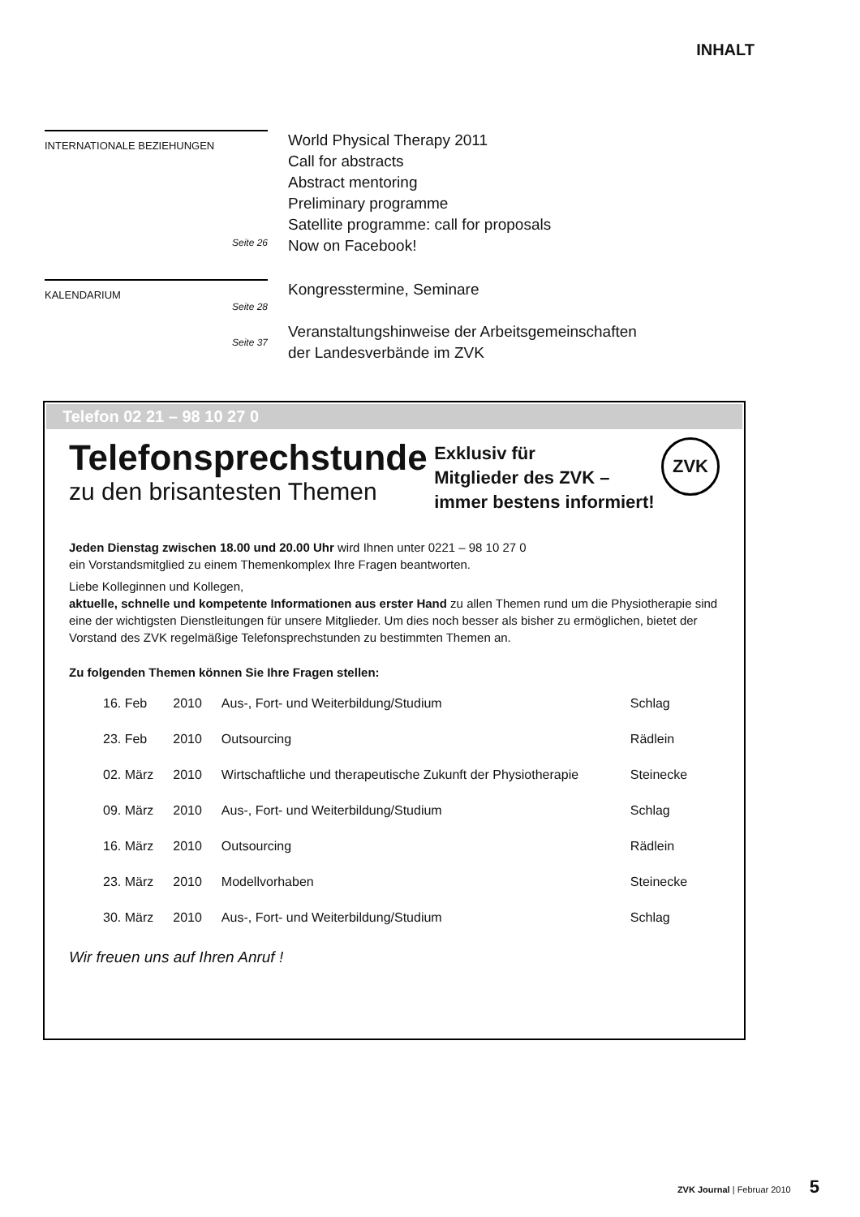INHALT
INTERNATIONALE BEZIEHUNGEN
Seite 26
World Physical Therapy 2011
Call for abstracts
Abstract mentoring
Preliminary programme
Satellite programme: call for proposals
Now on Facebook!
KALENDARIUM
Seite 28
Seite 37
Kongresstermine, Seminare
Veranstaltungshinweise der Arbeitsgemeinschaften
der Landesverbände im ZVK
Telefon 02 21 – 98 10 27 0
Telefonsprechstunde
zu den brisantesten Themen
Exklusiv für
Mitglieder des ZVK –
immer bestens informiert!
ZVK
Jeden Dienstag zwischen 18.00 und 20.00 Uhr wird Ihnen unter 0221 – 98 10 27 0
ein Vorstandsmitglied zu einem Themenkomplex Ihre Fragen beantworten.
Liebe Kolleginnen und Kollegen,
aktuelle, schnelle und kompetente Informationen aus erster Hand zu allen Themen rund um die Physiotherapie sind eine der wichtigsten Dienstleitungen für unsere Mitglieder. Um dies noch besser als bisher zu ermöglichen, bietet der Vorstand des ZVK regelmäßige Telefonsprechstunden zu bestimmten Themen an.
Zu folgenden Themen können Sie Ihre Fragen stellen:
| 16. Feb | 2010 | Aus-, Fort- und Weiterbildung/Studium | Schlag |
| 23. Feb | 2010 | Outsourcing | Rädlein |
| 02. März | 2010 | Wirtschaftliche und therapeutische Zukunft der Physiotherapie | Steinecke |
| 09. März | 2010 | Aus-, Fort- und Weiterbildung/Studium | Schlag |
| 16. März | 2010 | Outsourcing | Rädlein |
| 23. März | 2010 | Modellvorhaben | Steinecke |
| 30. März | 2010 | Aus-, Fort- und Weiterbildung/Studium | Schlag |
Wir freuen uns auf Ihren Anruf !
ZVK Journal | Februar 2010 5